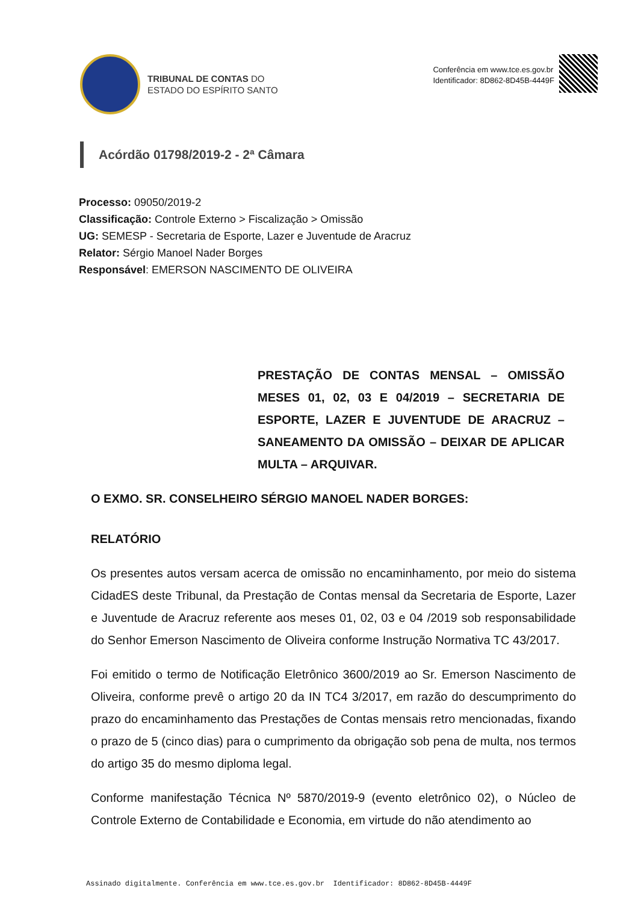TRIBUNAL DE CONTAS DO
ESTADO DO ESPÍRITO SANTO
Conferência em www.tce.es.gov.br
Identificador: 8D862-8D45B-4449F
Acórdão 01798/2019-2 - 2ª Câmara
Processo: 09050/2019-2
Classificação: Controle Externo > Fiscalização > Omissão
UG: SEMESP - Secretaria de Esporte, Lazer e Juventude de Aracruz
Relator: Sérgio Manoel Nader Borges
Responsável: EMERSON NASCIMENTO DE OLIVEIRA
PRESTAÇÃO DE CONTAS MENSAL – OMISSÃO MESES 01, 02, 03 E 04/2019 – SECRETARIA DE ESPORTE, LAZER E JUVENTUDE DE ARACRUZ – SANEAMENTO DA OMISSÃO – DEIXAR DE APLICAR MULTA – ARQUIVAR.
O EXMO. SR. CONSELHEIRO SÉRGIO MANOEL NADER BORGES:
RELATÓRIO
Os presentes autos versam acerca de omissão no encaminhamento, por meio do sistema CidadES deste Tribunal, da Prestação de Contas mensal da Secretaria de Esporte, Lazer e Juventude de Aracruz referente aos meses 01, 02, 03 e 04 /2019 sob responsabilidade do Senhor Emerson Nascimento de Oliveira conforme Instrução Normativa TC 43/2017.
Foi emitido o termo de Notificação Eletrônico 3600/2019 ao Sr. Emerson Nascimento de Oliveira, conforme prevê o artigo 20 da IN TC4 3/2017, em razão do descumprimento do prazo do encaminhamento das Prestações de Contas mensais retro mencionadas, fixando o prazo de 5 (cinco dias) para o cumprimento da obrigação sob pena de multa, nos termos do artigo 35 do mesmo diploma legal.
Conforme manifestação Técnica Nº 5870/2019-9 (evento eletrônico 02), o Núcleo de Controle Externo de Contabilidade e Economia, em virtude do não atendimento ao
Assinado digitalmente. Conferência em www.tce.es.gov.br Identificador: 8D862-8D45B-4449F